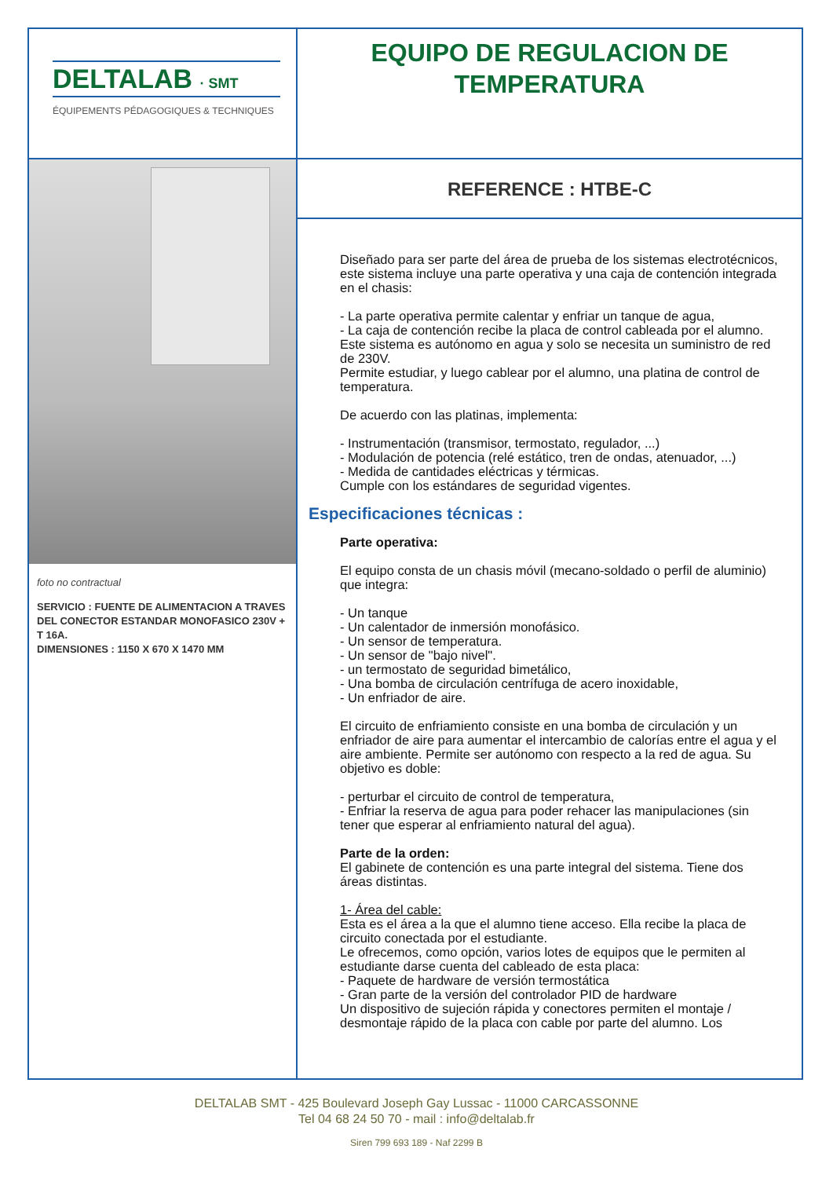DELTALAB · SMT
ÉQUIPEMENTS PÉDAGOGIQUES & TECHNIQUES
EQUIPO DE REGULACION DE
TEMPERATURA
foto no contractual
SERVICIO : FUENTE DE ALIMENTACION A TRAVES DEL CONECTOR ESTANDAR MONOFASICO 230V + T 16A.
DIMENSIONES : 1150 X 670 X 1470 MM
REFERENCE : HTBE-C
Diseñado para ser parte del área de prueba de los sistemas electrotécnicos, este sistema incluye una parte operativa y una caja de contención integrada en el chasis:
- La parte operativa permite calentar y enfriar un tanque de agua,
- La caja de contención recibe la placa de control cableada por el alumno.
Este sistema es autónomo en agua y solo se necesita un suministro de red de 230V.
Permite estudiar, y luego cablear por el alumno, una platina de control de temperatura.
De acuerdo con las platinas, implementa:
- Instrumentación (transmisor, termostato, regulador, ...)
- Modulación de potencia (relé estático, tren de ondas, atenuador, ...)
- Medida de cantidades eléctricas y térmicas.
Cumple con los estándares de seguridad vigentes.
Especificaciones técnicas :
Parte operativa:
El equipo consta de un chasis móvil (mecano-soldado o perfil de aluminio) que integra:
- Un tanque
- Un calentador de inmersión monofásico.
- Un sensor de temperatura.
- Un sensor de "bajo nivel".
- un termostato de seguridad bimetálico,
- Una bomba de circulación centrífuga de acero inoxidable,
- Un enfriador de aire.
El circuito de enfriamiento consiste en una bomba de circulación y un enfriador de aire para aumentar el intercambio de calorías entre el agua y el aire ambiente. Permite ser autónomo con respecto a la red de agua. Su objetivo es doble:
- perturbar el circuito de control de temperatura,
- Enfriar la reserva de agua para poder rehacer las manipulaciones (sin tener que esperar al enfriamiento natural del agua).
Parte de la orden:
El gabinete de contención es una parte integral del sistema. Tiene dos áreas distintas.
1- Área del cable:
Esta es el área a la que el alumno tiene acceso. Ella recibe la placa de circuito conectada por el estudiante.
Le ofrecemos, como opción, varios lotes de equipos que le permiten al estudiante darse cuenta del cableado de esta placa:
- Paquete de hardware de versión termostática
- Gran parte de la versión del controlador PID de hardware
Un dispositivo de sujeción rápida y conectores permiten el montaje / desmontaje rápido de la placa con cable por parte del alumno. Los
DELTALAB SMT - 425 Boulevard Joseph Gay Lussac - 11000 CARCASSONNE
Tel 04 68 24 50 70 - mail : info@deltalab.fr
Siren 799 693 189 - Naf 2299 B